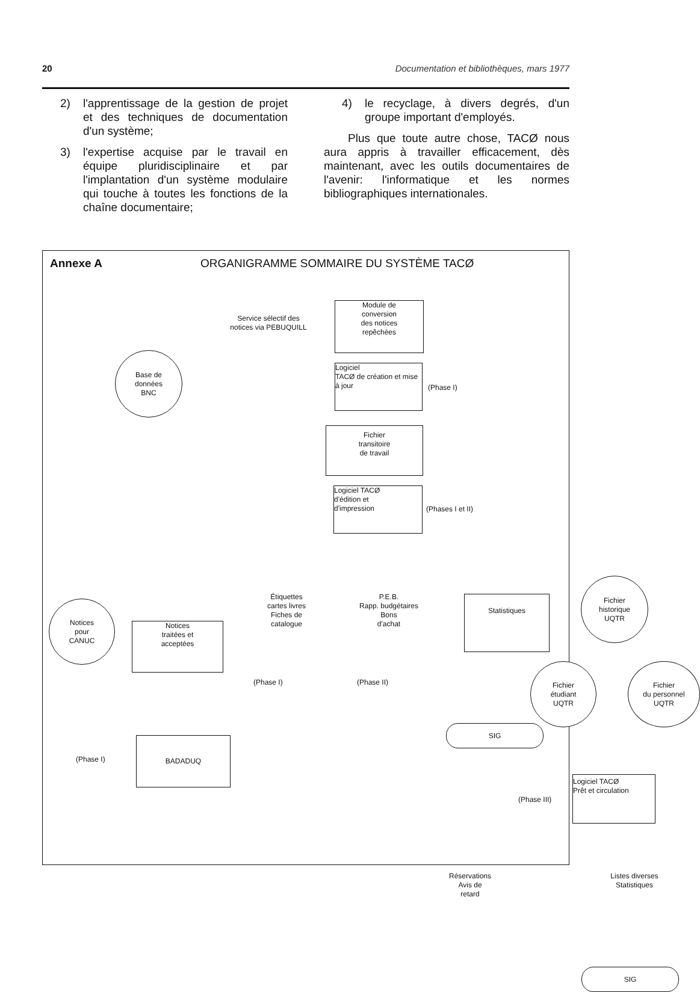20 Documentation et bibliothèques, mars 1977
2) l'apprentissage de la gestion de projet et des techniques de documentation d'un système;
3) l'expertise acquise par le travail en équipe pluridisciplinaire et par l'implantation d'un système modulaire qui touche à toutes les fonctions de la chaîne documentaire;
4) le recyclage, à divers degrés, d'un groupe important d'employés.
Plus que toute autre chose, TACØ nous aura appris à travailler efficacement, dès maintenant, avec les outils documentaires de l'avenir: l'informatique et les normes bibliographiques internationales.
Annexe A ORGANIGRAMME SOMMAIRE DU SYSTÈME TACØ
Base de
données
BNC
Service sélectif des
notices via PEBUQUILL
Module de
conversion
des notices
repêchées
Logiciel
TACØ de création et mise
à jour
(Phase I)
Fichier
transitoire
de travail
Logiciel TACØ
d'édition et
d'impression
(Phases I et II)
Notices
pour
CANUC
Notices
traitées et
acceptées
Étiquettes
cartes livres
Fiches de
catalogue
(Phase I)
P.E.B.
Rapp. budgétaires
Bons
d'achat
(Phase II)
Statistiques
Fichier
historique
UQTR
Fichier
étudiant
UQTR
Fichier
du personnel
UQTR
SIG
(Phase I)
BADADUQ
(Phase III)
Logiciel TACØ
Prêt et circulation
Réservations
Avis de
retard
Listes diverses
Statistiques
SIG